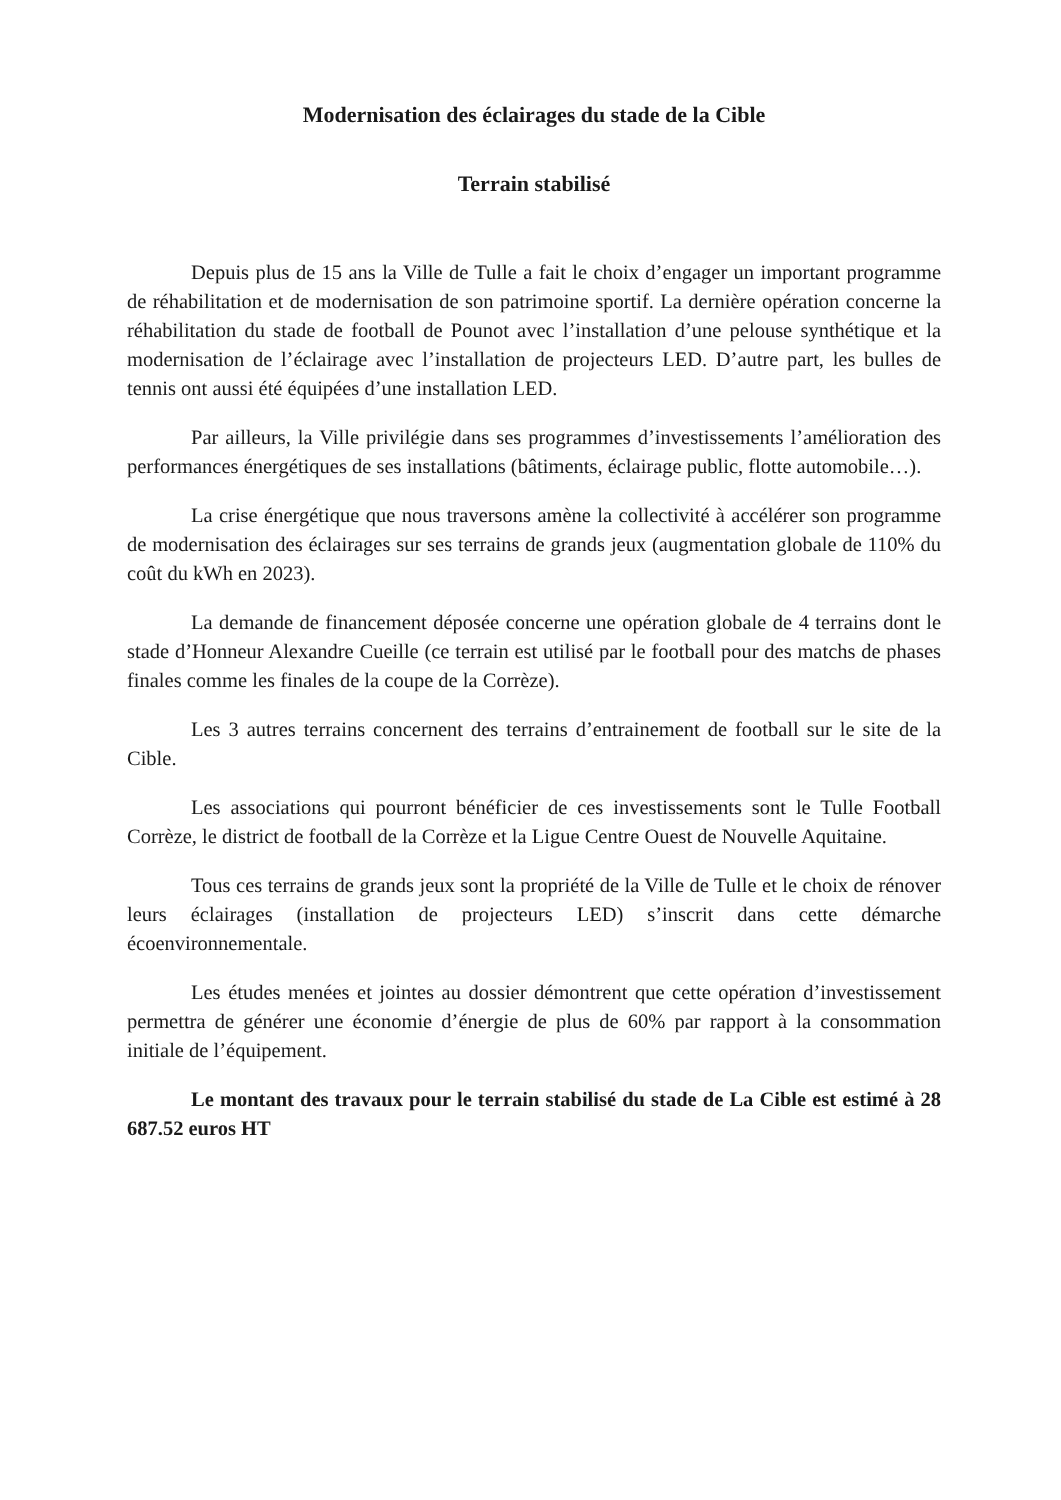Modernisation des éclairages du stade de la Cible
Terrain stabilisé
Depuis plus de 15 ans la Ville de Tulle a fait le choix d’engager un important programme de réhabilitation et de modernisation de son patrimoine sportif. La dernière opération concerne la réhabilitation du stade de football de Pounot avec l’installation d’une pelouse synthétique et la modernisation de l’éclairage avec l’installation de projecteurs LED. D’autre part, les bulles de tennis ont aussi été équipées d’une installation LED.
Par ailleurs, la Ville privilégie dans ses programmes d’investissements l’amélioration des performances énergétiques de ses installations (bâtiments, éclairage public, flotte automobile…).
La crise énergétique que nous traversons amène la collectivité à accélérer son programme de modernisation des éclairages sur ses terrains de grands jeux (augmentation globale de 110% du coût du kWh en 2023).
La demande de financement déposée concerne une opération globale de 4 terrains dont le stade d’Honneur Alexandre Cueille (ce terrain est utilisé par le football pour des matchs de phases finales comme les finales de la coupe de la Corrèze).
Les 3 autres terrains concernent des terrains d’entrainement de football sur le site de la Cible.
Les associations qui pourront bénéficier de ces investissements sont le Tulle Football Corrèze, le district de football de la Corrèze et la Ligue Centre Ouest de Nouvelle Aquitaine.
Tous ces terrains de grands jeux sont la propriété de la Ville de Tulle et le choix de rénover leurs éclairages (installation de projecteurs LED) s’inscrit dans cette démarche écoenvironnementale.
Les études menées et jointes au dossier démontrent que cette opération d’investissement permettra de générer une économie d’énergie de plus de 60% par rapport à la consommation initiale de l’équipement.
Le montant des travaux pour le terrain stabilisé du stade de La Cible est estimé à 28 687.52 euros HT